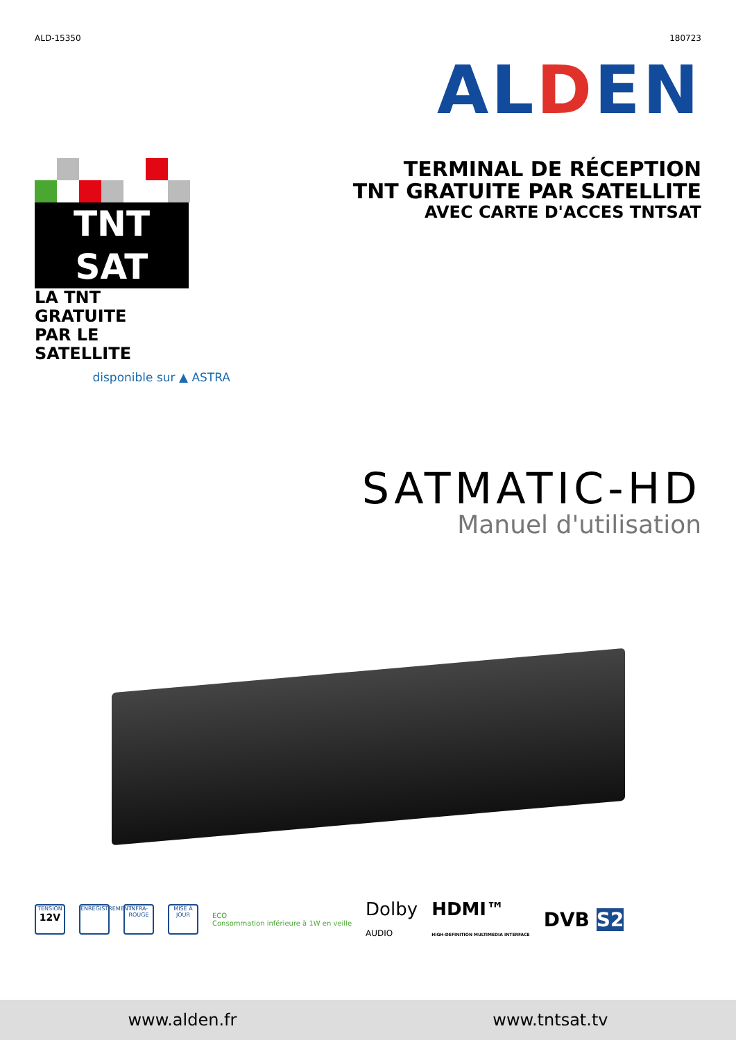ALD-15350 180723
AL DEN
TNT SAT
LA TNT GRATUITE
PAR LE SATELLITE
disponible sur ▲ ASTRA
TERMINAL DE RÉCEPTION
TNT GRATUITE PAR SATELLITE
AVEC CARTE D'ACCES TNTSAT
SATMATIC-HD
Manuel d'utilisation
TENSION
12V
ENREGISTREMENT
INFRA-ROUGE
MISE À JOUR
ECO
Consommation inférieure à 1W en veille
Dolby
AUDIO
HDMI™
HIGH-DEFINITION MULTIMEDIA INTERFACE
DVB S2
www.alden.fr www.tntsat.tv